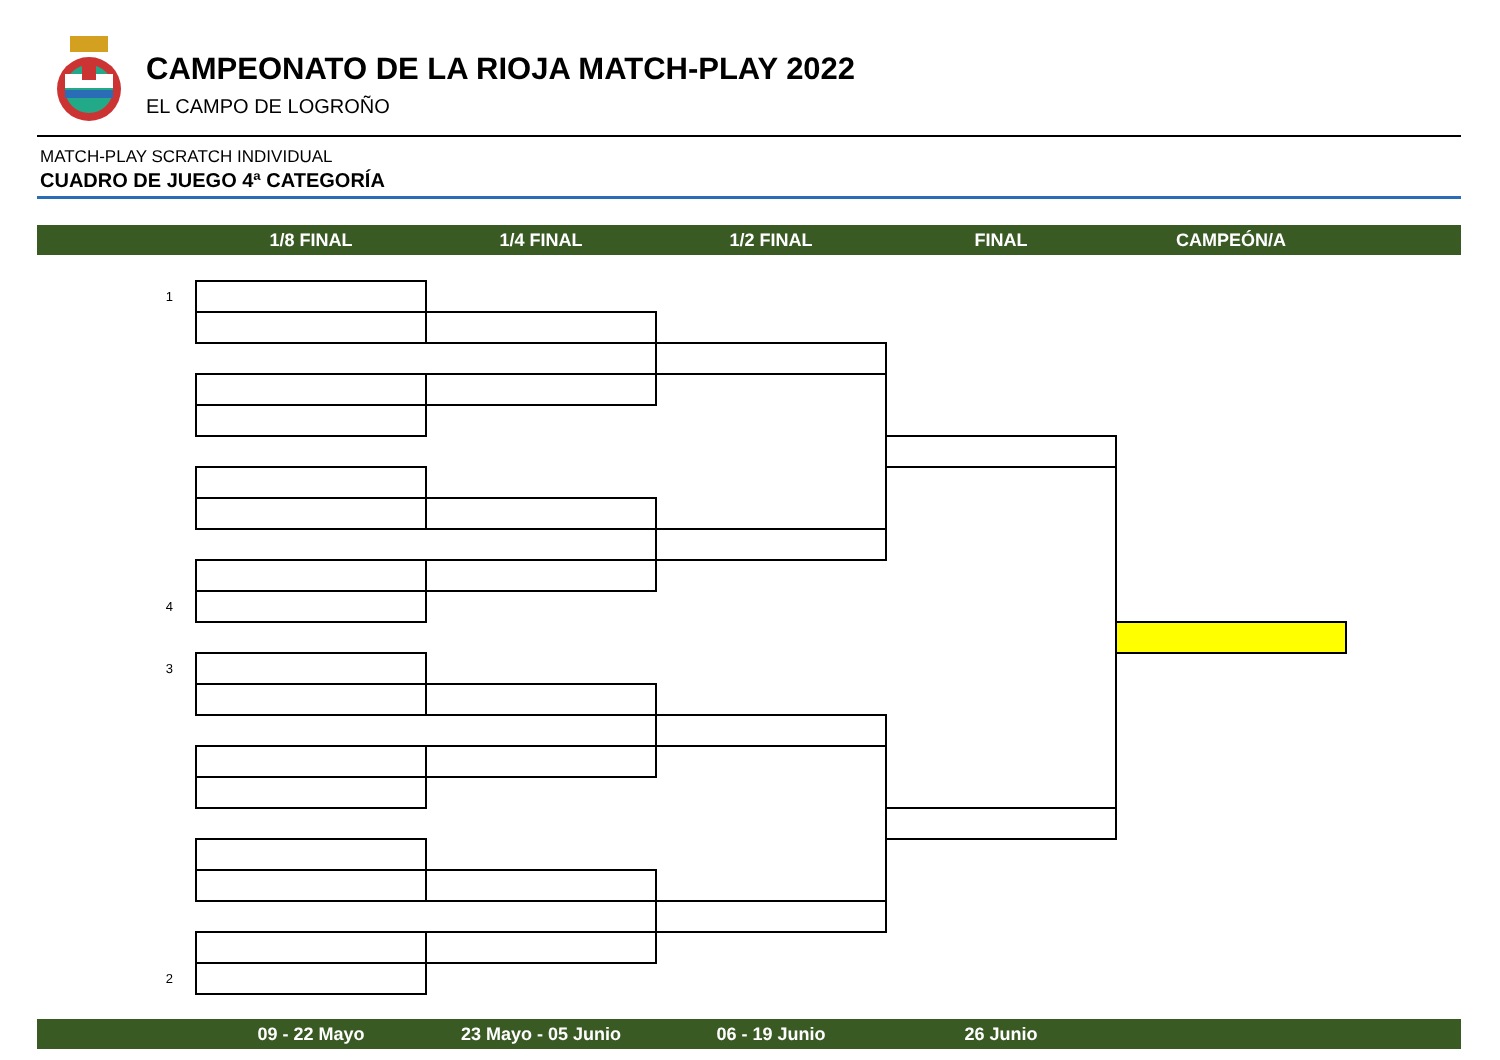CAMPEONATO DE LA RIOJA MATCH-PLAY 2022
EL CAMPO DE LOGROÑO
MATCH-PLAY SCRATCH INDIVIDUAL
CUADRO DE JUEGO 4ª CATEGORÍA
1/8 FINAL 1/4 FINAL 1/2 FINAL FINAL CAMPEÓN/A
| 1 | | | | | |
| 4 | | | | | |
| 3 | | | | | |
| 2 | | | | | |
09 - 22 Mayo 23 Mayo - 05 Junio 06 - 19 Junio 26 Junio